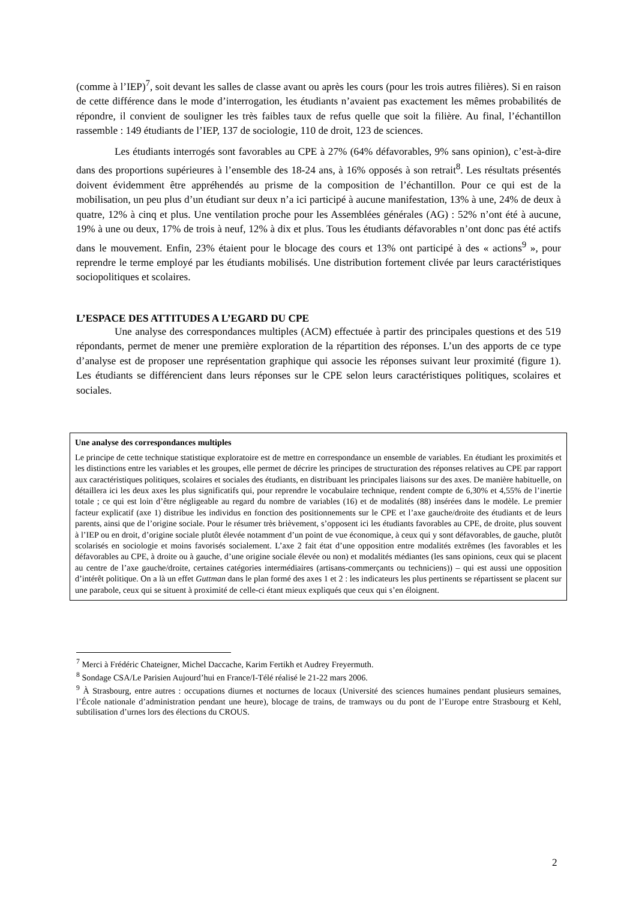(comme à l’IEP)<sup>7</sup>, soit devant les salles de classe avant ou après les cours (pour les trois autres filières). Si en raison de cette différence dans le mode d’interrogation, les étudiants n’avaient pas exactement les mêmes probabilités de répondre, il convient de souligner les très faibles taux de refus quelle que soit la filière. Au final, l’échantillon rassemble : 149 étudiants de l’IEP, 137 de sociologie, 110 de droit, 123 de sciences.
Les étudiants interrogés sont favorables au CPE à 27% (64% défavorables, 9% sans opinion), c’est-à-dire dans des proportions supérieures à l’ensemble des 18-24 ans, à 16% opposés à son retrait<sup>8</sup>. Les résultats présentés doivent évidemment être appréhendés au prisme de la composition de l’échantillon. Pour ce qui est de la mobilisation, un peu plus d’un étudiant sur deux n’a ici participé à aucune manifestation, 13% à une, 24% de deux à quatre, 12% à cinq et plus. Une ventilation proche pour les Assemblées générales (AG) : 52% n’ont été à aucune, 19% à une ou deux, 17% de trois à neuf, 12% à dix et plus. Tous les étudiants défavorables n’ont donc pas été actifs dans le mouvement. Enfin, 23% étaient pour le blocage des cours et 13% ont participé à des « actions<sup>9</sup> », pour reprendre le terme employé par les étudiants mobilisés. Une distribution fortement clivée par leurs caractéristiques sociopolitiques et scolaires.
L’ESPACE DES ATTITUDES A L’EGARD DU CPE
Une analyse des correspondances multiples (ACM) effectuée à partir des principales questions et des 519 répondants, permet de mener une première exploration de la répartition des réponses. L’un des apports de ce type d’analyse est de proposer une représentation graphique qui associe les réponses suivant leur proximité (figure 1). Les étudiants se différencient dans leurs réponses sur le CPE selon leurs caractéristiques politiques, scolaires et sociales.
Une analyse des correspondances multiples
Le principe de cette technique statistique exploratoire est de mettre en correspondance un ensemble de variables. En étudiant les proximités et les distinctions entre les variables et les groupes, elle permet de décrire les principes de structuration des réponses relatives au CPE par rapport aux caractéristiques politiques, scolaires et sociales des étudiants, en distribuant les principales liaisons sur des axes. De manière habituelle, on détaillera ici les deux axes les plus significatifs qui, pour reprendre le vocabulaire technique, rendent compte de 6,30% et 4,55% de l’inertie totale ; ce qui est loin d’être négligeable au regard du nombre de variables (16) et de modalités (88) insérées dans le modèle. Le premier facteur explicatif (axe 1) distribue les individus en fonction des positionnements sur le CPE et l’axe gauche/droite des étudiants et de leurs parents, ainsi que de l’origine sociale. Pour le résumer très brièvement, s’opposent ici les étudiants favorables au CPE, de droite, plus souvent à l’IEP ou en droit, d’origine sociale plutôt élevée notamment d’un point de vue économique, à ceux qui y sont défavorables, de gauche, plutôt scolarisés en sociologie et moins favorisés socialement. L’axe 2 fait état d’une opposition entre modalités extrêmes (les favorables et les défavorables au CPE, à droite ou à gauche, d’une origine sociale élevée ou non) et modalités médiantes (les sans opinions, ceux qui se placent au centre de l’axe gauche/droite, certaines catégories intermédiaires (artisans-commerçants ou techniciens)) – qui est aussi une opposition d’intérêt politique. On a là un effet Guttman dans le plan formé des axes 1 et 2 : les indicateurs les plus pertinents se répartissent se placent sur une parabole, ceux qui se situent à proximité de celle-ci étant mieux expliqués que ceux qui s’en éloignent.
<sup>7</sup> Merci à Frédéric Chateigner, Michel Daccache, Karim Fertikh et Audrey Freyermuth.
<sup>8</sup> Sondage CSA/Le Parisien Aujourd’hui en France/I-Télé réalisé le 21-22 mars 2006.
<sup>9</sup> À Strasbourg, entre autres : occupations diurnes et nocturnes de locaux (Université des sciences humaines pendant plusieurs semaines, l’École nationale d’administration pendant une heure), blocage de trains, de tramways ou du pont de l’Europe entre Strasbourg et Kehl, subtilisation d’urnes lors des élections du CROUS.
2